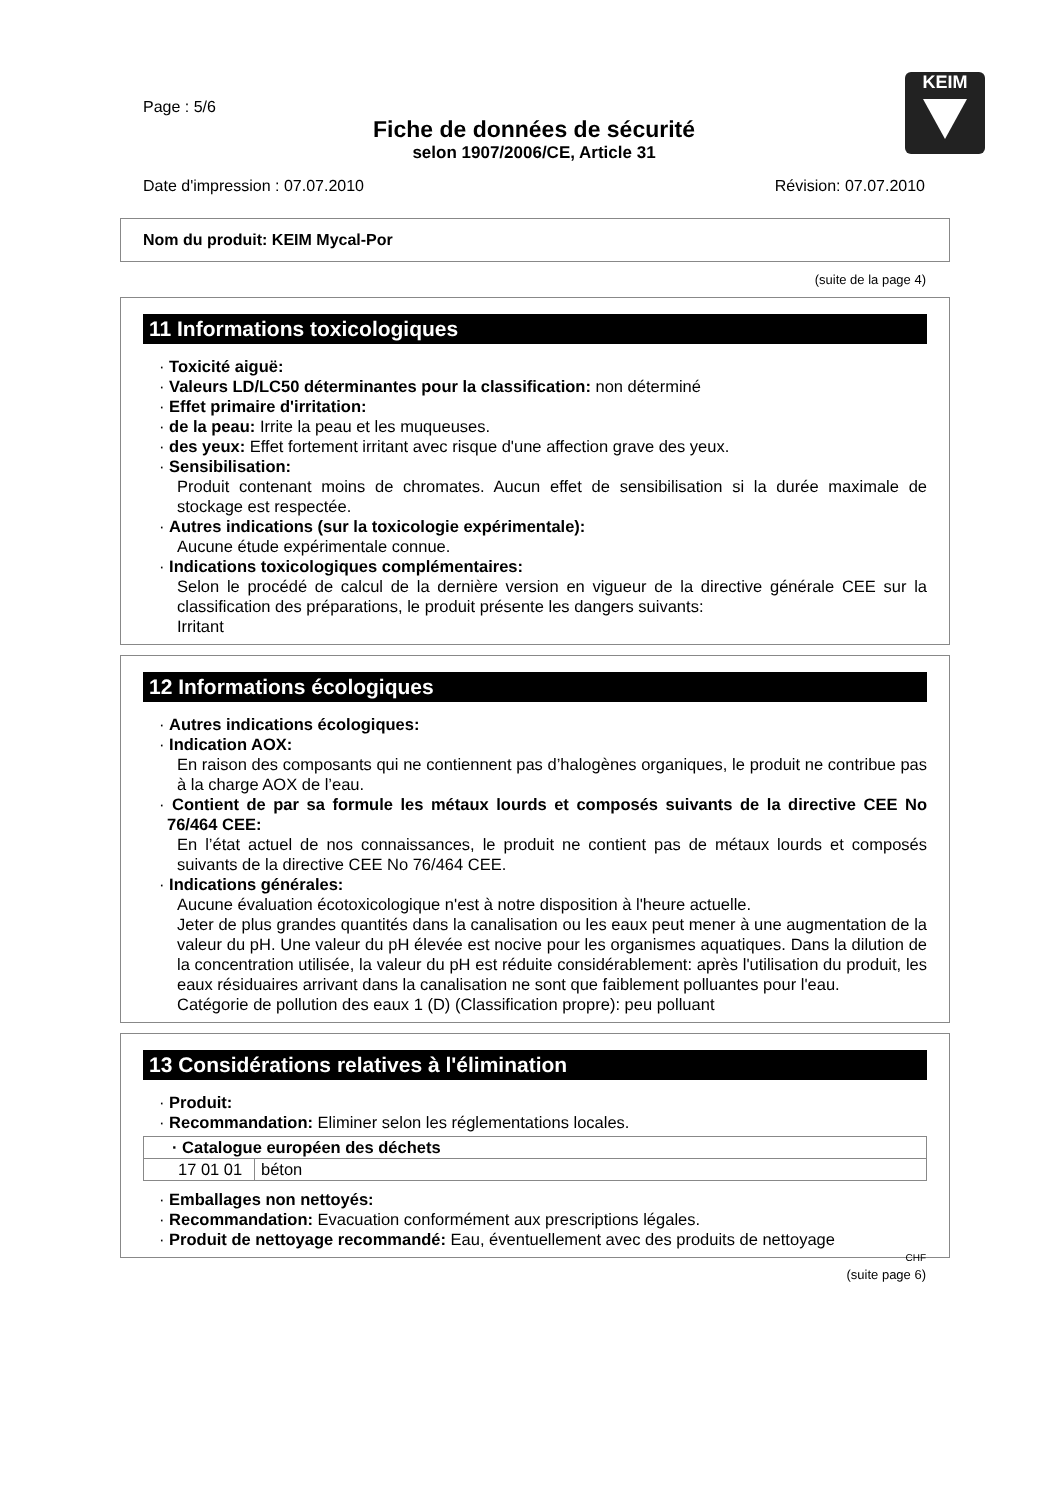KEIM
Page : 5/6
Fiche de données de sécurité
selon 1907/2006/CE, Article 31
Date d'impression : 07.07.2010 Révision: 07.07.2010
Nom du produit: KEIM Mycal-Por
(suite de la page 4)
11 Informations toxicologiques
· Toxicité aiguë:
· Valeurs LD/LC50 déterminantes pour la classification: non déterminé
· Effet primaire d'irritation:
· de la peau: Irrite la peau et les muqueuses.
· des yeux: Effet fortement irritant avec risque d'une affection grave des yeux.
· Sensibilisation:
Produit contenant moins de chromates. Aucun effet de sensibilisation si la durée maximale de stockage est respectée.
· Autres indications (sur la toxicologie expérimentale):
Aucune étude expérimentale connue.
· Indications toxicologiques complémentaires:
Selon le procédé de calcul de la dernière version en vigueur de la directive générale CEE sur la classification des préparations, le produit présente les dangers suivants:
Irritant
12 Informations écologiques
· Autres indications écologiques:
· Indication AOX:
En raison des composants qui ne contiennent pas d’halogènes organiques, le produit ne contribue pas à la charge AOX de l’eau.
· Contient de par sa formule les métaux lourds et composés suivants de la directive CEE No 76/464 CEE:
En l’état actuel de nos connaissances, le produit ne contient pas de métaux lourds et composés suivants de la directive CEE No 76/464 CEE.
· Indications générales:
Aucune évaluation écotoxicologique n'est à notre disposition à l'heure actuelle.
Jeter de plus grandes quantités dans la canalisation ou les eaux peut mener à une augmentation de la valeur du pH. Une valeur du pH élevée est nocive pour les organismes aquatiques. Dans la dilution de la concentration utilisée, la valeur du pH est réduite considérablement: après l'utilisation du produit, les eaux résiduaires arrivant dans la canalisation ne sont que faiblement polluantes pour l'eau.
Catégorie de pollution des eaux 1 (D) (Classification propre): peu polluant
13 Considérations relatives à l'élimination
· Produit:
· Recommandation: Eliminer selon les réglementations locales.
| · Catalogue européen des déchets | |
| --- | --- |
| 17 01 01 | béton |
· Emballages non nettoyés:
· Recommandation: Evacuation conformément aux prescriptions légales.
· Produit de nettoyage recommandé: Eau, éventuellement avec des produits de nettoyage
CHF
(suite page 6)